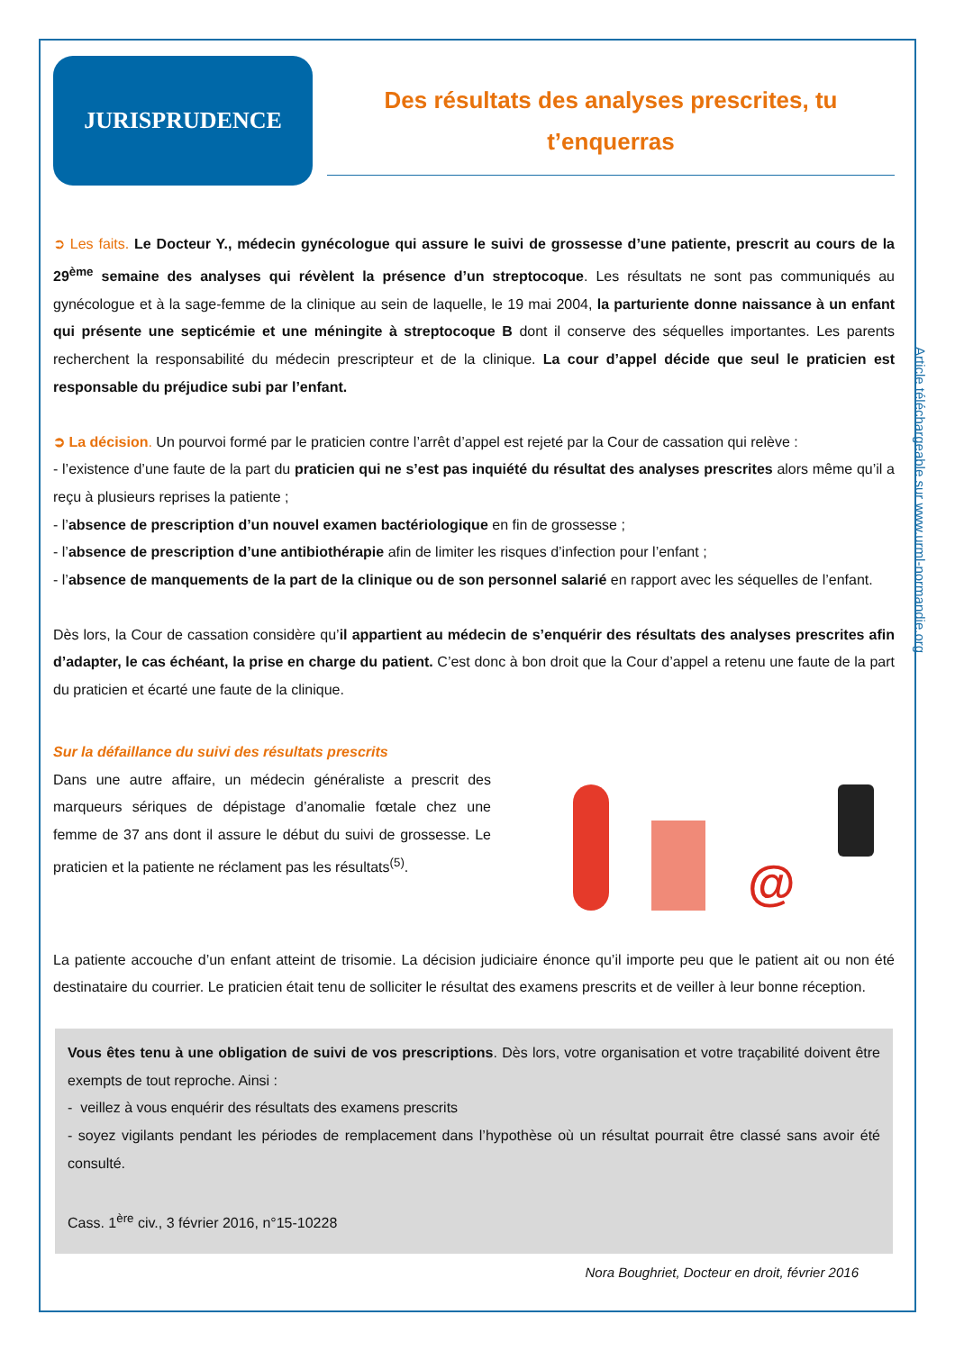Article téléchargeable sur www.urml-normandie.org
JURISPRUDENCE
Des résultats des analyses prescrites, tu t’enquerras
➲ Les faits. Le Docteur Y., médecin gynécologue qui assure le suivi de grossesse d’une patiente, prescrit au cours de la 29<sup>ème</sup> semaine des analyses qui révèlent la présence d’un streptocoque. Les résultats ne sont pas communiqués au gynécologue et à la sage-femme de la clinique au sein de laquelle, le 19 mai 2004, la parturiente donne naissance à un enfant qui présente une septicémie et une méningite à streptocoque B dont il conserve des séquelles importantes. Les parents recherchent la responsabilité du médecin prescripteur et de la clinique. La cour d’appel décide que seul le praticien est responsable du préjudice subi par l’enfant.
➲ La décision. Un pourvoi formé par le praticien contre l’arrêt d’appel est rejeté par la Cour de cassation qui relève :
- l’existence d’une faute de la part du praticien qui ne s’est pas inquiété du résultat des analyses prescrites alors même qu’il a reçu à plusieurs reprises la patiente ;
- l’absence de prescription d’un nouvel examen bactériologique en fin de grossesse ;
- l’absence de prescription d’une antibiothérapie afin de limiter les risques d’infection pour l’enfant ;
- l’absence de manquements de la part de la clinique ou de son personnel salarié en rapport avec les séquelles de l’enfant.
Dès lors, la Cour de cassation considère qu’il appartient au médecin de s’enquérir des résultats des analyses prescrites afin d’adapter, le cas échéant, la prise en charge du patient. C’est donc à bon droit que la Cour d’appel a retenu une faute de la part du praticien et écarté une faute de la clinique.
Sur la défaillance du suivi des résultats prescrits
Dans une autre affaire, un médecin généraliste a prescrit des marqueurs sériques de dépistage d’anomalie fœtale chez une femme de 37 ans dont il assure le début du suivi de grossesse. Le praticien et la patiente ne réclament pas les résultats<sup>(5)</sup>.
@
La patiente accouche d’un enfant atteint de trisomie. La décision judiciaire énonce qu’il importe peu que le patient ait ou non été destinataire du courrier. Le praticien était tenu de solliciter le résultat des examens prescrits et de veiller à leur bonne réception.
Vous êtes tenu à une obligation de suivi de vos prescriptions. Dès lors, votre organisation et votre traçabilité doivent être exempts de tout reproche. Ainsi :
- veillez à vous enquérir des résultats des examens prescrits
- soyez vigilants pendant les périodes de remplacement dans l’hypothèse où un résultat pourrait être classé sans avoir été consulté.
Cass. 1<sup>ère</sup> civ., 3 février 2016, n°15-10228
Nora Boughriet, Docteur en droit, février 2016